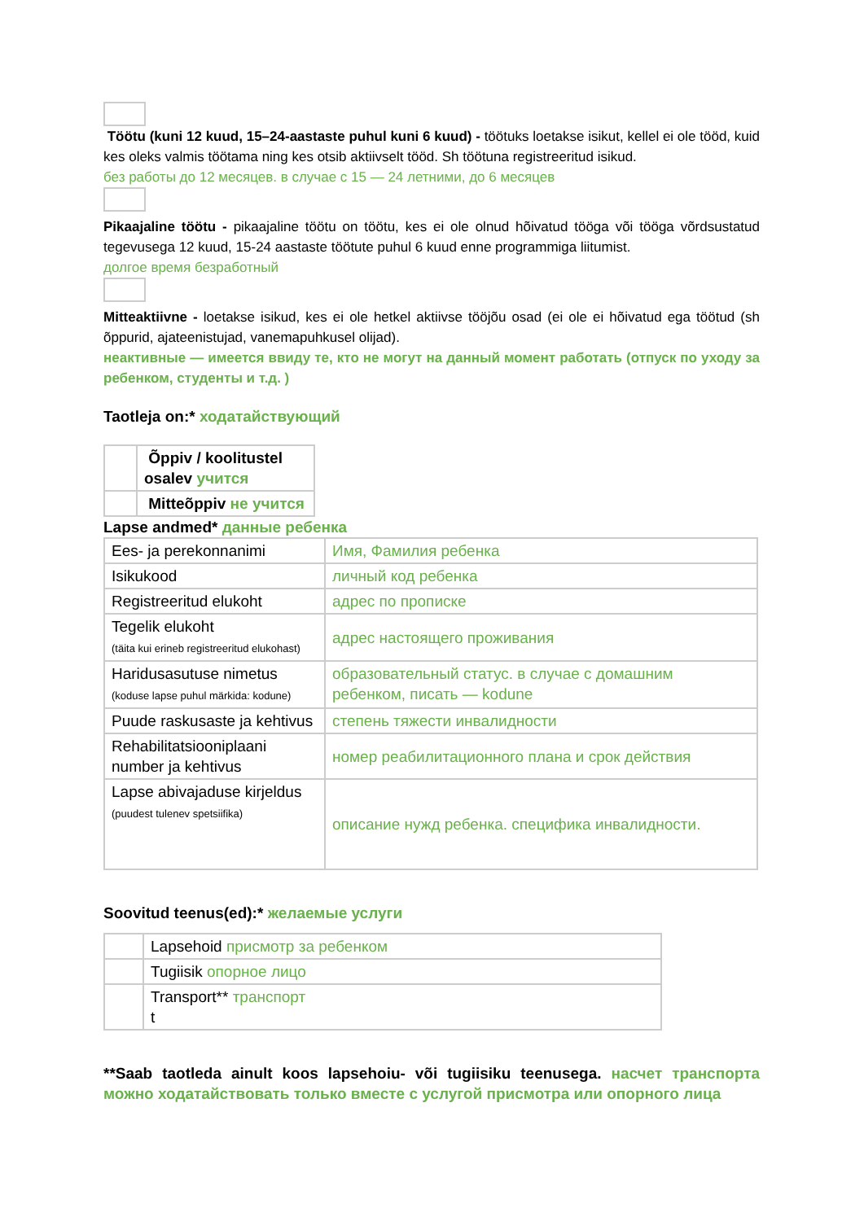Töötu (kuni 12 kuud, 15–24-aastaste puhul kuni 6 kuud) - töötuks loetakse isikut, kellel ei ole tööd, kuid kes oleks valmis töötama ning kes otsib aktiivselt tööd. Sh töötuna registreeritud isikud.
без работы до 12 месяцев. в случае с 15 — 24 летними, до 6 месяцев
Pikaajaline töötu - pikaajaline töötu on töötu, kes ei ole olnud hõivatud tööga või tööga võrdsustatud tegevusega 12 kuud, 15-24 aastaste töötute puhul 6 kuud enne programmiga liitumist.
долгое время безработный
Mitteaktiivne - loetakse isikud, kes ei ole hetkel aktiivse tööjõu osad (ei ole ei hõivatud ega töötud (sh õppurid, ajateenistujad, vanemapuhkusel olijad).
неактивные — имеется ввиду те, кто не могут на данный момент работать (отпуск по уходу за ребенком, студенты и т.д. )
Taotleja on:* ходатайствующий
| | Õppiv / koolitustel osalev учится |
| | Mitteõppiv не учится |
Lapse andmed* данные ребенка
| Ees- ja perekonnanimi | Имя, Фамилия ребенка |
| Isikukood | личный код ребенка |
| Registreeritud elukoht | адрес по прописке |
| Tegelik elukoht (täita kui erineb registreeritud elukohast) | адрес настоящего проживания |
| Haridusasutuse nimetus (koduse lapse puhul märkida: kodune) | образовательный статус. в случае с домашним ребенком, писать — kodune |
| Puude raskusaste ja kehtivus | степень тяжести инвалидности |
| Rehabilitatsiooniplaani number ja kehtivus | номер реабилитационного плана и срок действия |
| Lapse abivajaduse kirjeldus (puudest tulenev spetsiifika) | описание нужд ребенка. специфика инвалидности. |
Soovitud teenus(ed):* желаемые услуги
| | Lapsehoid присмотр за ребенком |
| | Tugiisik опорное лицо |
| | Transport** транспорт t |
**Saab taotleda ainult koos lapsehoiu- või tugiisiku teenusega. насчет транспорта можно ходатайствовать только вместе с услугой присмотра или опорного лица